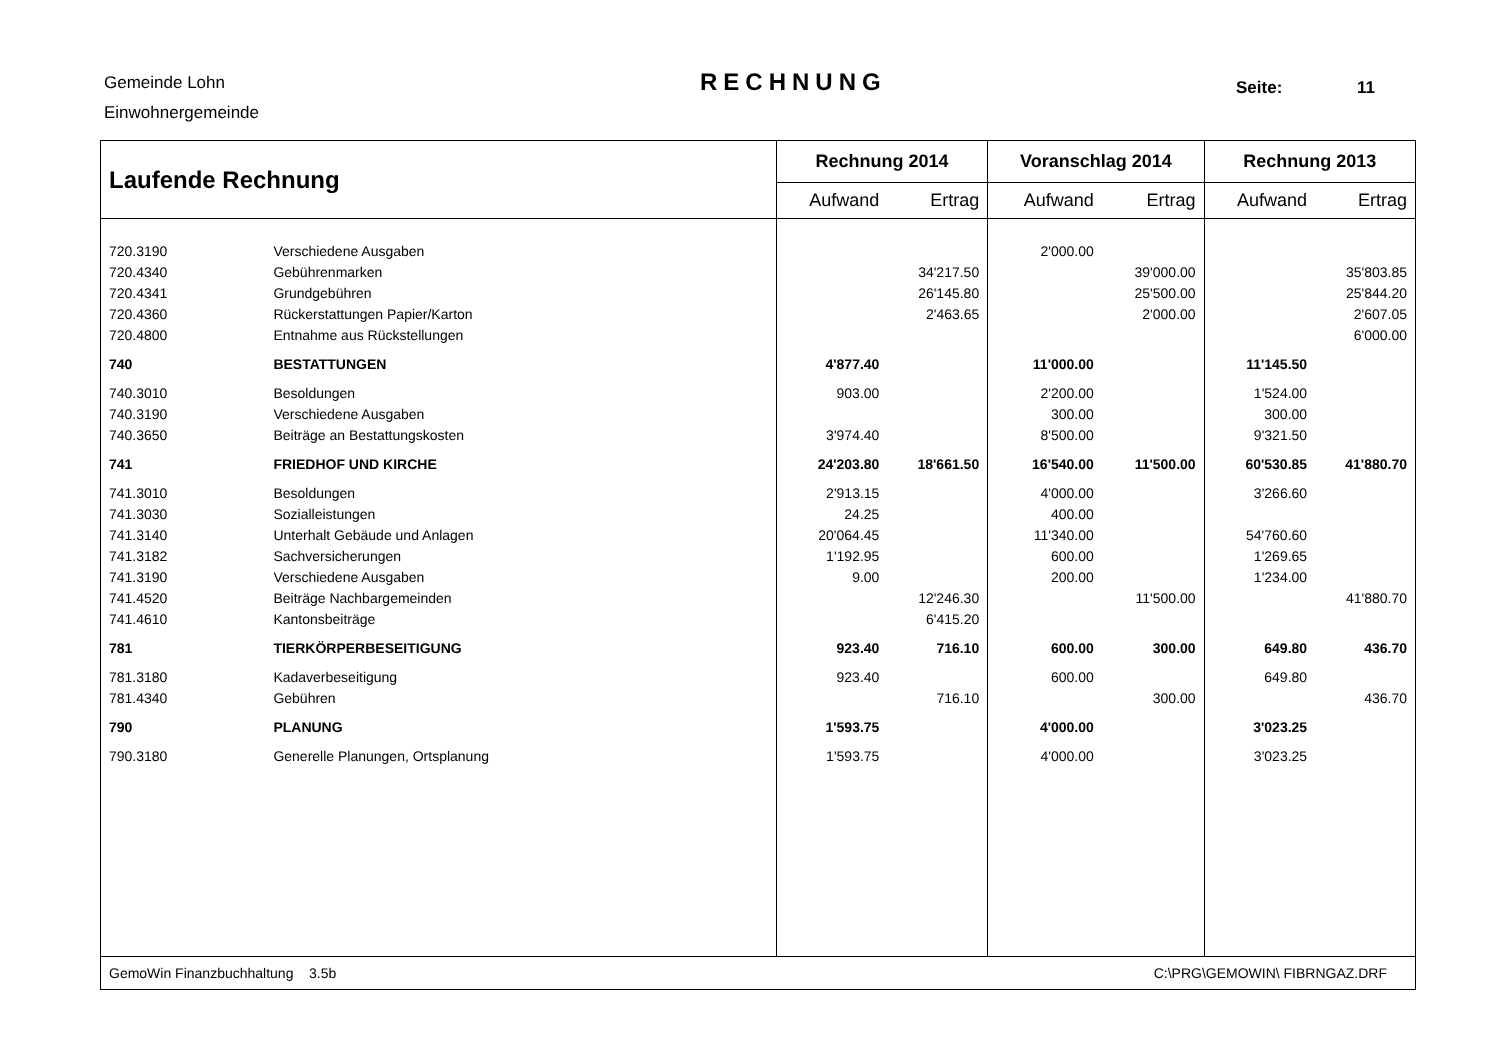Gemeinde Lohn
Einwohnergemeinde
RECHNUNG Seite: 11
| Laufende Rechnung | | Rechnung 2014 | | Voranschlag 2014 | | Rechnung 2013 | |
| --- | --- | --- | --- | --- | --- | --- | --- |
| | | Aufwand | Ertrag | Aufwand | Ertrag | Aufwand | Ertrag |
| 720.3190 | Verschiedene Ausgaben | | | 2'000.00 | | | |
| 720.4340 | Gebührenmarken | | 34'217.50 | | 39'000.00 | | 35'803.85 |
| 720.4341 | Grundgebühren | | 26'145.80 | | 25'500.00 | | 25'844.20 |
| 720.4360 | Rückerstattungen Papier/Karton | | 2'463.65 | | 2'000.00 | | 2'607.05 |
| 720.4800 | Entnahme aus Rückstellungen | | | | | | 6'000.00 |
| 740 | BESTATTUNGEN | 4'877.40 | | 11'000.00 | | 11'145.50 | |
| 740.3010 | Besoldungen | 903.00 | | 2'200.00 | | 1'524.00 | |
| 740.3190 | Verschiedene Ausgaben | | | 300.00 | | 300.00 | |
| 740.3650 | Beiträge an Bestattungskosten | 3'974.40 | | 8'500.00 | | 9'321.50 | |
| 741 | FRIEDHOF UND KIRCHE | 24'203.80 | 18'661.50 | 16'540.00 | 11'500.00 | 60'530.85 | 41'880.70 |
| 741.3010 | Besoldungen | 2'913.15 | | 4'000.00 | | 3'266.60 | |
| 741.3030 | Sozialleistungen | 24.25 | | 400.00 | | | |
| 741.3140 | Unterhalt Gebäude und Anlagen | 20'064.45 | | 11'340.00 | | 54'760.60 | |
| 741.3182 | Sachversicherungen | 1'192.95 | | 600.00 | | 1'269.65 | |
| 741.3190 | Verschiedene Ausgaben | 9.00 | | 200.00 | | 1'234.00 | |
| 741.4520 | Beiträge Nachbargemeinden | | 12'246.30 | | 11'500.00 | | 41'880.70 |
| 741.4610 | Kantonsbeiträge | | 6'415.20 | | | | |
| 781 | TIERKÖRPERBESEITIGUNG | 923.40 | 716.10 | 600.00 | 300.00 | 649.80 | 436.70 |
| 781.3180 | Kadaverbeseitigung | 923.40 | | 600.00 | | 649.80 | |
| 781.4340 | Gebühren | | 716.10 | | 300.00 | | 436.70 |
| 790 | PLANUNG | 1'593.75 | | 4'000.00 | | 3'023.25 | |
| 790.3180 | Generelle Planungen, Ortsplanung | 1'593.75 | | 4'000.00 | | 3'023.25 | |
| GemoWin Finanzbuchhaltung 3.5b | | | | C:\PRG\GEMOWIN\ FIBRNGAZ.DRF | | | |